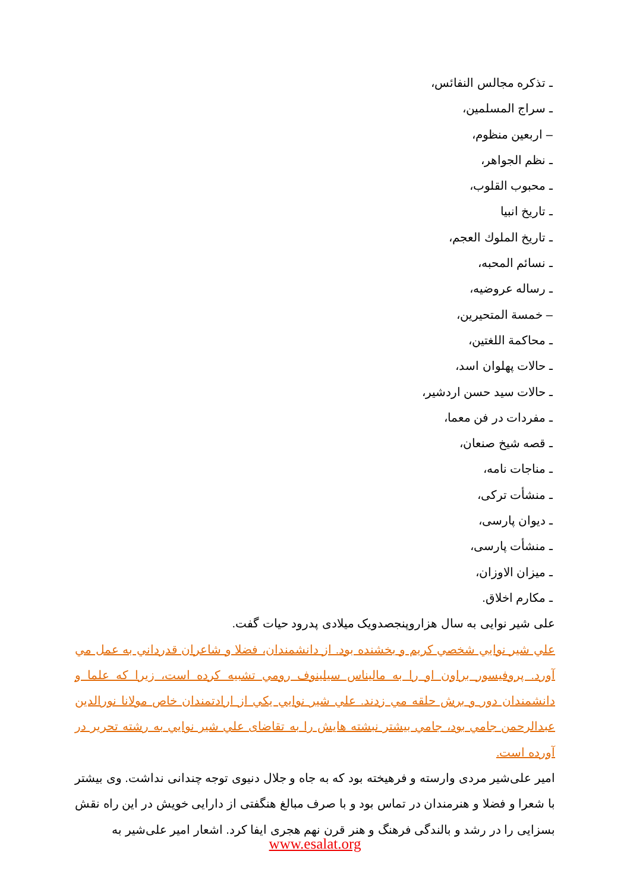ـ تذكره مجالس النفائس،
ـ سراج المسلمين،
– اربعين منظوم،
ـ نظم الجواهر،
ـ محبوب القلوب،
ـ تاريخ انبيا
ـ تاريخ الملوك العجم،
ـ نسائم المحبه،
ـ رساله عروضيه،
– خمسة المتحيرين،
ـ محاكمة اللغتين،
ـ حالات پهلوان اسد،
ـ حالات سيد حسن اردشير،
ـ مفردات در فن معما،
ـ قصه شيخ صنعان،
ـ مناجات نامه،
ـ منشأت تركی،
ـ ديوان پارسی،
ـ منشأت پارسی،
ـ ميزان الاوزان،
ـ مكارم اخلاق.
علی شير نوايی به سال هزاروپنجصدويک ميلادی پدرود حيات گفت.
علي شير نوايي شخصي كريم و بخشنده بود. از دانشمندان، فضلا و شاعران قدرداني به عمل مي آورد. پروفيسور براون او را به ماليناس سيلينوف رومي تشبيه كرده است، زيرا كه علما و دانشمندان دور و برش حلقه مي زدند. علي شير نوايي يكي از ارادتمندان خاص مولانا نورالدين عبدالرحمن جامي بود، جامي بيشتر نبشته هايش را به تقاضاى علي شير نوايي به رشته تحرير در آورده است.
امير علی‌شير مردی وارسته و فرهيخته بود كه به جاه و جلال دنيوی توجه چندانی نداشت. وی بيشتر با شعرا و فضلا و هنرمندان در تماس بود و با صرف مبالغ هنگفتی از دارايی خويش در اين راه نقش بسزايی را در رشد و بالندگی فرهنگ و هنر قرن نهم هجری ايفا كرد. اشعار امير علی‌شير به
www.esalat.org